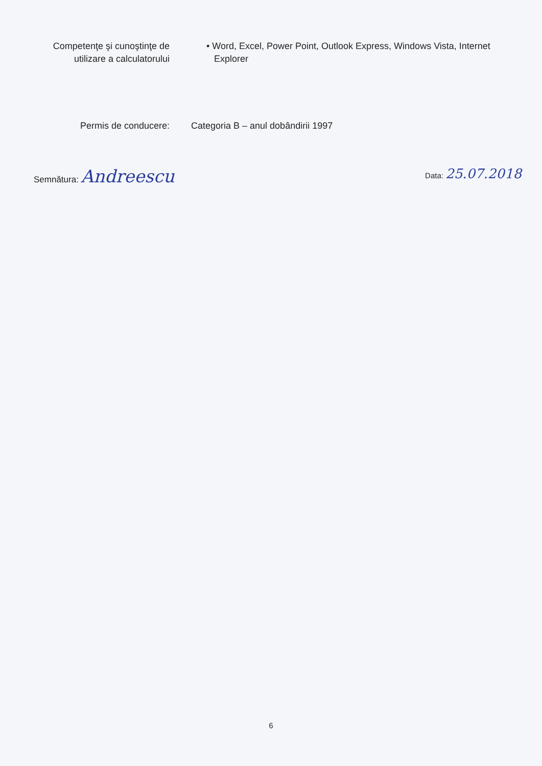Competenţe şi cunoştinţe de
utilizare a calculatorului
• Word, Excel, Power Point, Outlook Express, Windows Vista, Internet
Explorer
Permis de conducere: Categoria B – anul dobândirii 1997
Semnătura: Andreescu
Data: 25.07.2018
6